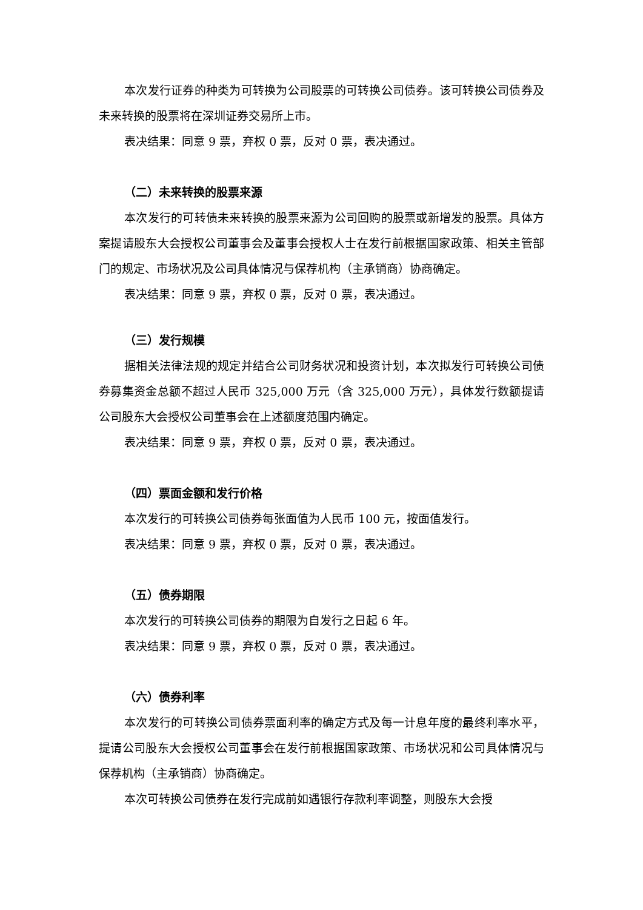本次发行证券的种类为可转换为公司股票的可转换公司债券。该可转换公司债券及未来转换的股票将在深圳证券交易所上市。
表决结果：同意 9 票，弃权 0 票，反对 0 票，表决通过。
（二）未来转换的股票来源
本次发行的可转债未来转换的股票来源为公司回购的股票或新增发的股票。具体方案提请股东大会授权公司董事会及董事会授权人士在发行前根据国家政策、相关主管部门的规定、市场状况及公司具体情况与保荐机构（主承销商）协商确定。
表决结果：同意 9 票，弃权 0 票，反对 0 票，表决通过。
（三）发行规模
据相关法律法规的规定并结合公司财务状况和投资计划，本次拟发行可转换公司债券募集资金总额不超过人民币 325,000 万元（含 325,000 万元），具体发行数额提请公司股东大会授权公司董事会在上述额度范围内确定。
表决结果：同意 9 票，弃权 0 票，反对 0 票，表决通过。
（四）票面金额和发行价格
本次发行的可转换公司债券每张面值为人民币 100 元，按面值发行。
表决结果：同意 9 票，弃权 0 票，反对 0 票，表决通过。
（五）债券期限
本次发行的可转换公司债券的期限为自发行之日起 6 年。
表决结果：同意 9 票，弃权 0 票，反对 0 票，表决通过。
（六）债券利率
本次发行的可转换公司债券票面利率的确定方式及每一计息年度的最终利率水平，提请公司股东大会授权公司董事会在发行前根据国家政策、市场状况和公司具体情况与保荐机构（主承销商）协商确定。
本次可转换公司债券在发行完成前如遇银行存款利率调整，则股东大会授